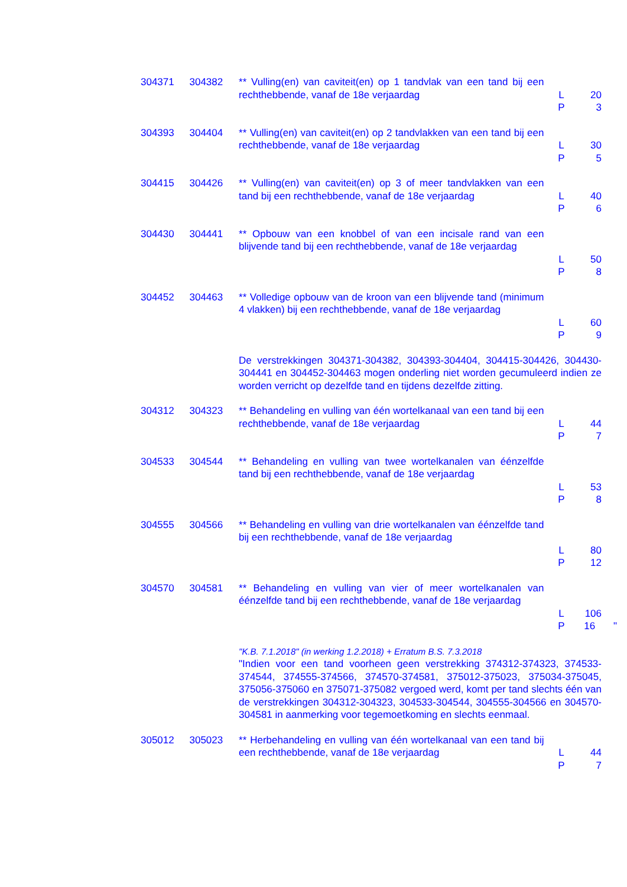| 304371 | 304382 | ** Vulling(en) van caviteit(en) op 1 tandvlak van een tand bij een rechthebbende, vanaf de 18e verjaardag | L P | 20 3 |
| 304393 | 304404 | ** Vulling(en) van caviteit(en) op 2 tandvlakken van een tand bij een rechthebbende, vanaf de 18e verjaardag | L P | 30 5 |
| 304415 | 304426 | ** Vulling(en) van caviteit(en) op 3 of meer tandvlakken van een tand bij een rechthebbende, vanaf de 18e verjaardag | L P | 40 6 |
| 304430 | 304441 | ** Opbouw van een knobbel of van een incisale rand van een blijvende tand bij een rechthebbende, vanaf de 18e verjaardag | L P | 50 8 |
| 304452 | 304463 | ** Volledige opbouw van de kroon van een blijvende tand (minimum 4 vlakken) bij een rechthebbende, vanaf de 18e verjaardag | L P | 60 9 |
| | | De verstrekkingen 304371-304382, 304393-304404, 304415-304426, 304430-304441 en 304452-304463 mogen onderling niet worden gecumuleerd indien ze worden verricht op dezelfde tand en tijdens dezelfde zitting. | | |
| 304312 | 304323 | ** Behandeling en vulling van één wortelkanaal van een tand bij een rechthebbende, vanaf de 18e verjaardag | L P | 44 7 |
| 304533 | 304544 | ** Behandeling en vulling van twee wortelkanalen van éénzelfde tand bij een rechthebbende, vanaf de 18e verjaardag | L P | 53 8 |
| 304555 | 304566 | ** Behandeling en vulling van drie wortelkanalen van éénzelfde tand bij een rechthebbende, vanaf de 18e verjaardag | L P | 80 12 |
| 304570 | 304581 | ** Behandeling en vulling van vier of meer wortelkanalen van éénzelfde tand bij een rechthebbende, vanaf de 18e verjaardag | L P | 106 16 " |
| | | "K.B. 7.1.2018" (in werking 1.2.2018) + Erratum B.S. 7.3.2018 "Indien voor een tand voorheen geen verstrekking 374312-374323, 374533-374544, 374555-374566, 374570-374581, 375012-375023, 375034-375045, 375056-375060 en 375071-375082 vergoed werd, komt per tand slechts één van de verstrekkingen 304312-304323, 304533-304544, 304555-304566 en 304570-304581 in aanmerking voor tegemoetkoming en slechts eenmaal. | | |
| 305012 | 305023 | ** Herbehandeling en vulling van één wortelkanaal van een tand bij een rechthebbende, vanaf de 18e verjaardag | L P | 44 7 |